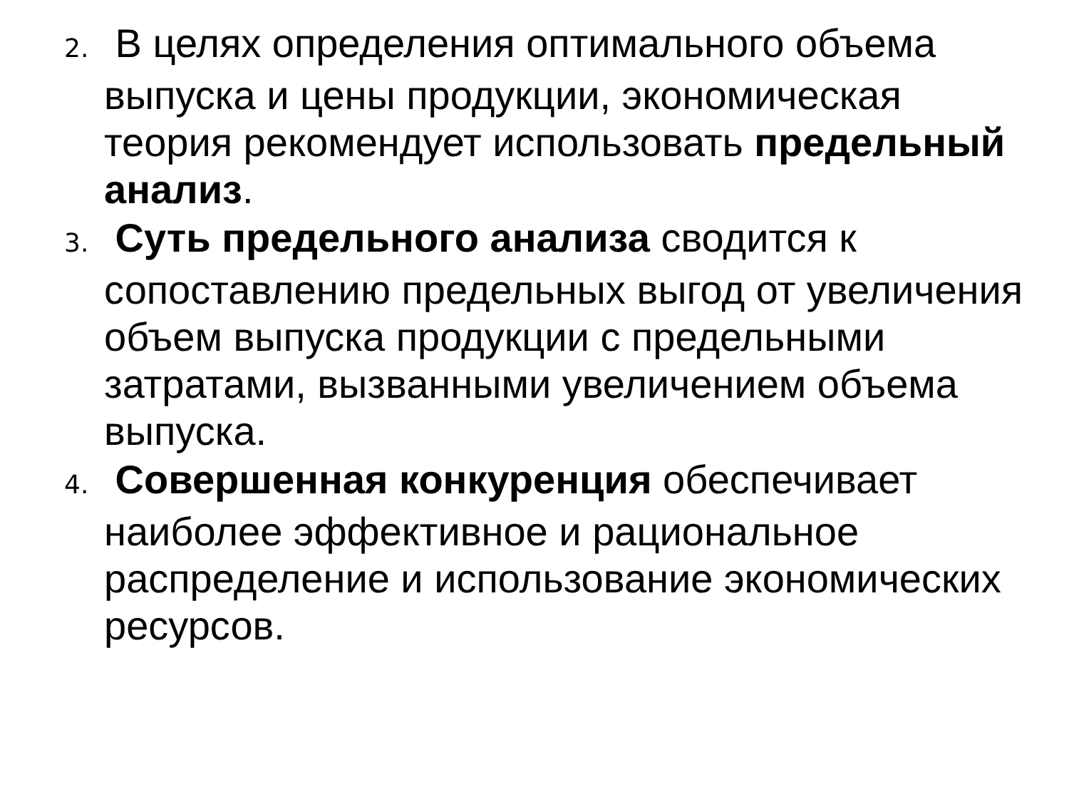2. В целях определения оптимального объема выпуска и цены продукции, экономическая теория рекомендует использовать предельный анализ.
3. Суть предельного анализа сводится к сопоставлению предельных выгод от увеличения объем выпуска продукции с предельными затратами, вызванными увеличением объема выпуска.
4. Совершенная конкуренция обеспечивает наиболее эффективное и рациональное распределение и использование экономических ресурсов.